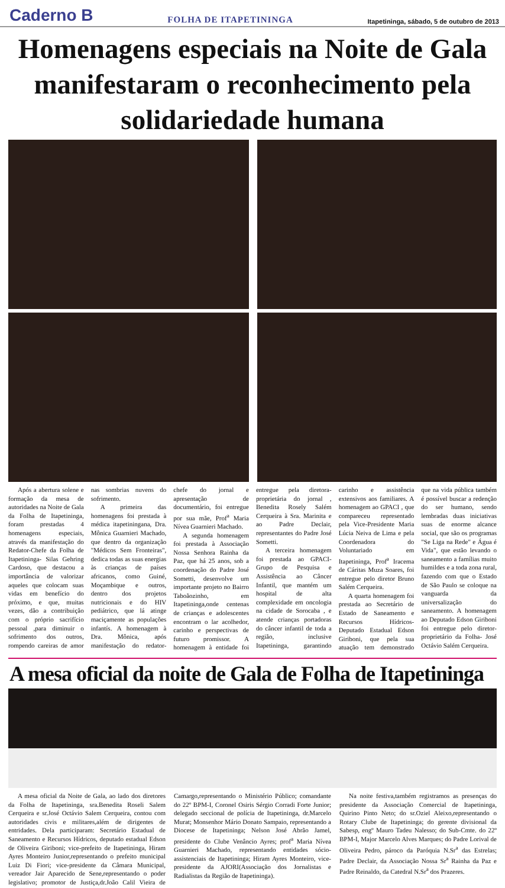Caderno B FOLHA DE ITAPETININGA Itapetininga, sábado, 5 de outubro de 2013
Homenagens especiais na Noite de Gala manifestaram o reconhecimento pela solidariedade humana
Após a abertura solene e formação da mesa de autoridades na Noite de Gala da Folha de Itapetininga, foram prestadas 4 homenagens especiais, através da manifestação do Redator-Chefe da Folha de Itapetininga- Silas Gehring Cardoso, que destacou a importância de valorizar aqueles que colocam suas vidas em benefício do próximo, e que, muitas vezes, dão a contribuição com o próprio sacrifício pessoal ,para diminuir o sofrimento dos outros, rompendo careiras de amor nas sombrias nuvens do sofrimento.
A primeira das homenagens foi prestada à médica itapetiningana, Dra. Mônica Guarnieri Machado, que dentro da organização "Médicos Sem Fronteiras", dedica todas as suas energias às crianças de países africanos, como Guiné, Moçambique e outros, dentro dos projetos nutricionais e do HIV pediátrico, que lá atinge maciçamente as populações infantís. A homenagem à Dra. Mônica, após manifestação do redator-chefe do jornal e apresentação de documentário, foi entregue por sua mãe, Prof<sup>a</sup> Maria Nívea Guarnieri Machado.
A segunda homenagem foi prestada à Associação Nossa Senhora Rainha da Paz, que há 25 anos, sob a coordenação do Padre José Sometti, desenvolve um importante projeto no Bairro Taboãozinho, em Itapetininga,onde centenas de crianças e adolescentes encontram o lar acolhedor, carinho e perspectivas de futuro promissor. A homenagem à entidade foi entregue pela diretora-proprietária do jornal , Benedita Rosely Salém Cerqueira à Sra. Marinita e ao Padre Declair, representantes do Padre José Sometti.
A terceira homenagem foi prestada ao GPACI-Grupo de Pesquisa e Assistência ao Câncer Infantil, que mantém um hospital de alta complexidade em oncologia na cidade de Sorocaba , e atende crianças portadoras do câncer infantil de toda a região, inclusive Itapetininga, garantindo carinho e assistência extensivos aos familiares. A homenagem ao GPACI , que compareceu representado pela Vice-Presidente Maria Lúcia Neiva de Lima e pela Coordenadora do Voluntariado em Itapetininga, Prof<sup>a</sup> Iracema de Cáritas Muza Soares, foi entregue pelo diretor Bruno Salém Cerqueira.
A quarta homenagem foi prestada ao Secretário de Estado de Saneamento e Recursos Hídricos- Deputado Estadual Edson Giriboni, que pela sua atuação tem demonstrado que na vida pública também é possível buscar a redenção do ser humano, sendo lembradas duas iniciativas suas de enorme alcance social, que são os programas "Se Liga na Rede" e Água é Vida", que estão levando o saneamento a famílias muito humildes e a toda zona rural, fazendo com que o Estado de São Paulo se coloque na vanguarda da universalização do saneamento. A homenagem ao Deputado Edson Giriboni foi entregue pelo diretor-proprietário da Folha- José Octávio Salém Cerqueira.
A mesa oficial da noite de Gala de Folha de Itapetininga
A mesa oficial da Noite de Gala, ao lado dos diretores da Folha de Itapetininga, sra.Benedita Roseli Salem Cerqueira e sr.José Octávio Salem Cerqueira, contou com autoridades civis e militares,além de dirigentes de entridades. Dela participaram: Secretário Estadual de Saneamento e Recursos Hídricos, deputado estadual Edson de Oliveira Giriboni; vice-prefeito de Itapetininga, Hiram Ayres Monteiro Junior,representando o prefeito municipal Luiz Di Fiori; vice-presidente da Câmara Municipal, vereador Jair Aparecido de Sene,representando o poder legislativo; promotor de Justiça,dr.João Calil Vieira de Camargo,representando o Ministério Público; comandante do 22º BPM-I, Coronel Osiris Sérgio Corradi Forte Junior; delegado seccional de polícia de Itapetininga, dr.Marcelo Murat; Monsenhor Mário Donato Sampaio, representando a Diocese de Itapetininga; Nelson José Abrão Jamel, presidente do Clube Venâncio Ayres; prof<sup>a</sup> Maria Nívea Guarnieri Machado, representando entidades sócio-assistenciais de Itapetininga; Hiram Ayres Monteiro, vice-presidente da AJORI(Associação dos Jornalistas e Radialistas da Região de Itapetininga).
Na noite festiva,também registramos as presenças do presidente da Associação Comercial de Itapetininga, Quirino Pinto Neto; do sr.Oziel Aleixo,representando o Rotary Clube de Itapetininga; do gerente divisional da Sabesp, engº Mauro Tadeu Nalesso; do Sub-Cmte. do 22º BPM-I, Major Marcelo Alves Marques; do Padre Lorival de Oliveira Pedro, pároco da Paróquia N.Sr<sup>a</sup> das Estrelas; Padre Declair, da Associação Nossa Sr<sup>a</sup> Rainha da Paz e Padre Reinaldo, da Catedral N.Sr<sup>a</sup> dos Prazeres.